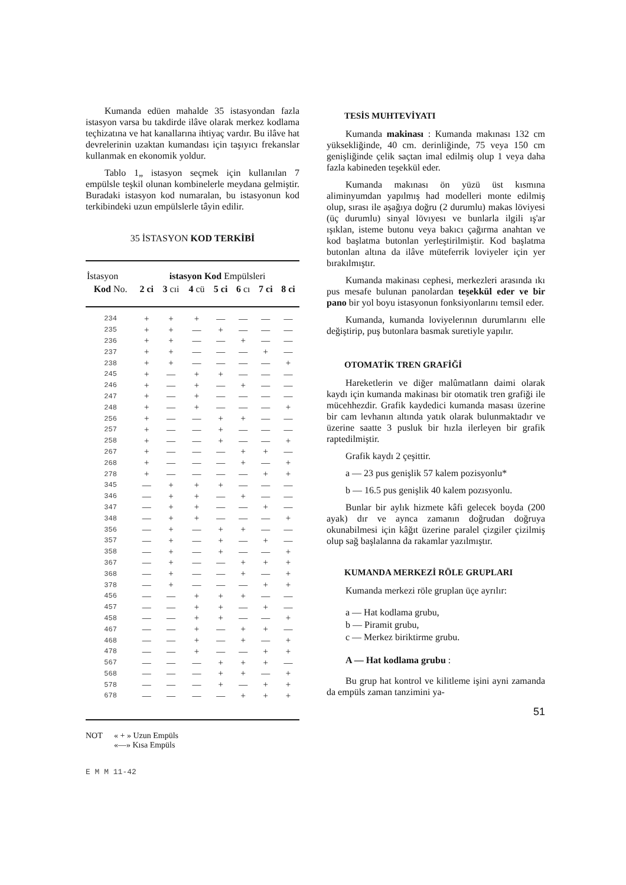Kumanda edüen mahalde 35 istasyondan fazla istasyon varsa bu takdirde ilâve olarak merkez kodlama teçhizatına ve hat kanallarına ihtiyaç vardır. Bu ilâve hat devrelerinin uzaktan kumandası için taşıyıcı frekanslar kullanmak en ekonomik yoldur.
Tablo 1„ istasyon seçmek için kullanılan 7 empülsle teşkil olunan kombinelerle meydana gelmiştir. Buradaki istasyon kod numaralan, bu istasyonun kod terkibindeki uzun empülslerle tâyin edilir.
35 İSTASYON KOD TERKİBİ
| İstasyon | istasyon Kod Empülsleri | | | | | | |
| --- | --- | --- | --- | --- | --- | --- | --- |
| Kod No. | 2 ci | 3 cıi | 4 cü | 5 ci | 6 cı | 7 ci | 8 ci |
| 234 | + | + | + | — | — | — | — |
| 235 | + | + | — | + | — | — | — |
| 236 | + | + | — | — | + | — | — |
| 237 | + | + | — | — | — | + | — |
| 238 | + | + | — | — | — | — | + |
| 245 | + | — | + | + | — | — | — |
| 246 | + | — | + | — | + | — | — |
| 247 | + | — | + | — | — | — | — |
| 248 | + | — | + | — | — | — | + |
| 256 | + | — | — | + | + | — | — |
| 257 | + | — | — | + | — | — | — |
| 258 | + | — | — | + | — | — | + |
| 267 | + | — | — | — | + | + | — |
| 268 | + | — | — | — | + | — | + |
| 278 | + | — | — | — | — | + | + |
| 345 | — | + | + | + | — | — | — |
| 346 | — | + | + | — | + | — | — |
| 347 | — | + | + | — | — | + | — |
| 348 | — | + | + | — | — | — | + |
| 356 | — | + | — | + | + | — | — |
| 357 | — | + | — | + | — | + | — |
| 358 | — | + | — | + | — | — | + |
| 367 | — | + | — | — | + | + | + |
| 368 | — | + | — | — | + | — | + |
| 378 | — | + | — | — | — | + | + |
| 456 | — | — | + | + | + | — | — |
| 457 | — | — | + | + | — | + | — |
| 458 | — | — | + | + | — | — | + |
| 467 | — | — | + | — | + | + | — |
| 468 | — | — | + | — | + | — | + |
| 478 | — | — | + | — | — | + | + |
| 567 | — | — | — | + | + | + | — |
| 568 | — | — | — | + | + | — | + |
| 578 | — | — | — | + | — | + | + |
| 678 | — | — | — | — | + | + | + |
NOT « + » Uzun Empüls
«—» Kısa Empüls
E M M 11-42
TESİS MUHTEVİYATI
Kumanda makinası : Kumanda makınası 132 cm yüksekliğinde, 40 cm. derinliğinde, 75 veya 150 cm genişliğinde çelik saçtan imal edilmiş olup 1 veya daha fazla kabineden teşekkül eder.
Kumanda makınası ön yüzü üst kısmına aliminyumdan yapılmış had modelleri monte edilmiş olup, sırası ile aşağıya doğru (2 durumlu) makas löviyesi (üç durumlu) sinyal lövıyesı ve bunlarla ilgili ış'ar ışıklan, isteme butonu veya bakıcı çağırma anahtan ve kod başlatma butonlan yerleştirilmiştir. Kod başlatma butonlan altına da ilâve müteferrik loviyeler için yer bırakılmıştır.
Kumanda makinası cephesi, merkezleri arasında ıkı pus mesafe bulunan panolardan teşekkül eder ve bir pano bir yol boyu istasyonun fonksiyonlarını temsil eder.
Kumanda, kumanda loviyelerının durumlarını elle değiştirip, puş butonlara basmak suretiyle yapılır.
OTOMATİK TREN GRAFİĞİ
Hareketlerin ve diğer malûmatlann daimi olarak kaydı için kumanda makinası bir otomatik tren grafiği ile mücehhezdir. Grafik kaydedici kumanda masası üzerine bir cam levhanın altında yatık olarak bulunmaktadır ve üzerine saatte 3 pusluk bir hızla ilerleyen bir grafik raptedilmiştir.
Grafik kaydı 2 çeşittir.
a — 23 pus genişlik 57 kalem pozisyonlu*
b — 16.5 pus genişlik 40 kalem pozısyonlu.
Bunlar bir aylık hizmete kâfi gelecek boyda (200 ayak) dır ve aynca zamanın doğrudan doğruya okunabilmesi için kâğıt üzerine paralel çizgiler çizilmiş olup sağ başlalanna da rakamlar yazılmıştır.
KUMANDA MERKEZİ RÖLE GRUPLARI
Kumanda merkezi röle gruplan üçe ayrılır:
a — Hat kodlama grubu,
b — Piramit grubu,
c — Merkez biriktirme grubu.
A — Hat kodlama grubu :
Bu grup hat kontrol ve kilitleme işini ayni zamanda da empüls zaman tanzimini ya-
51